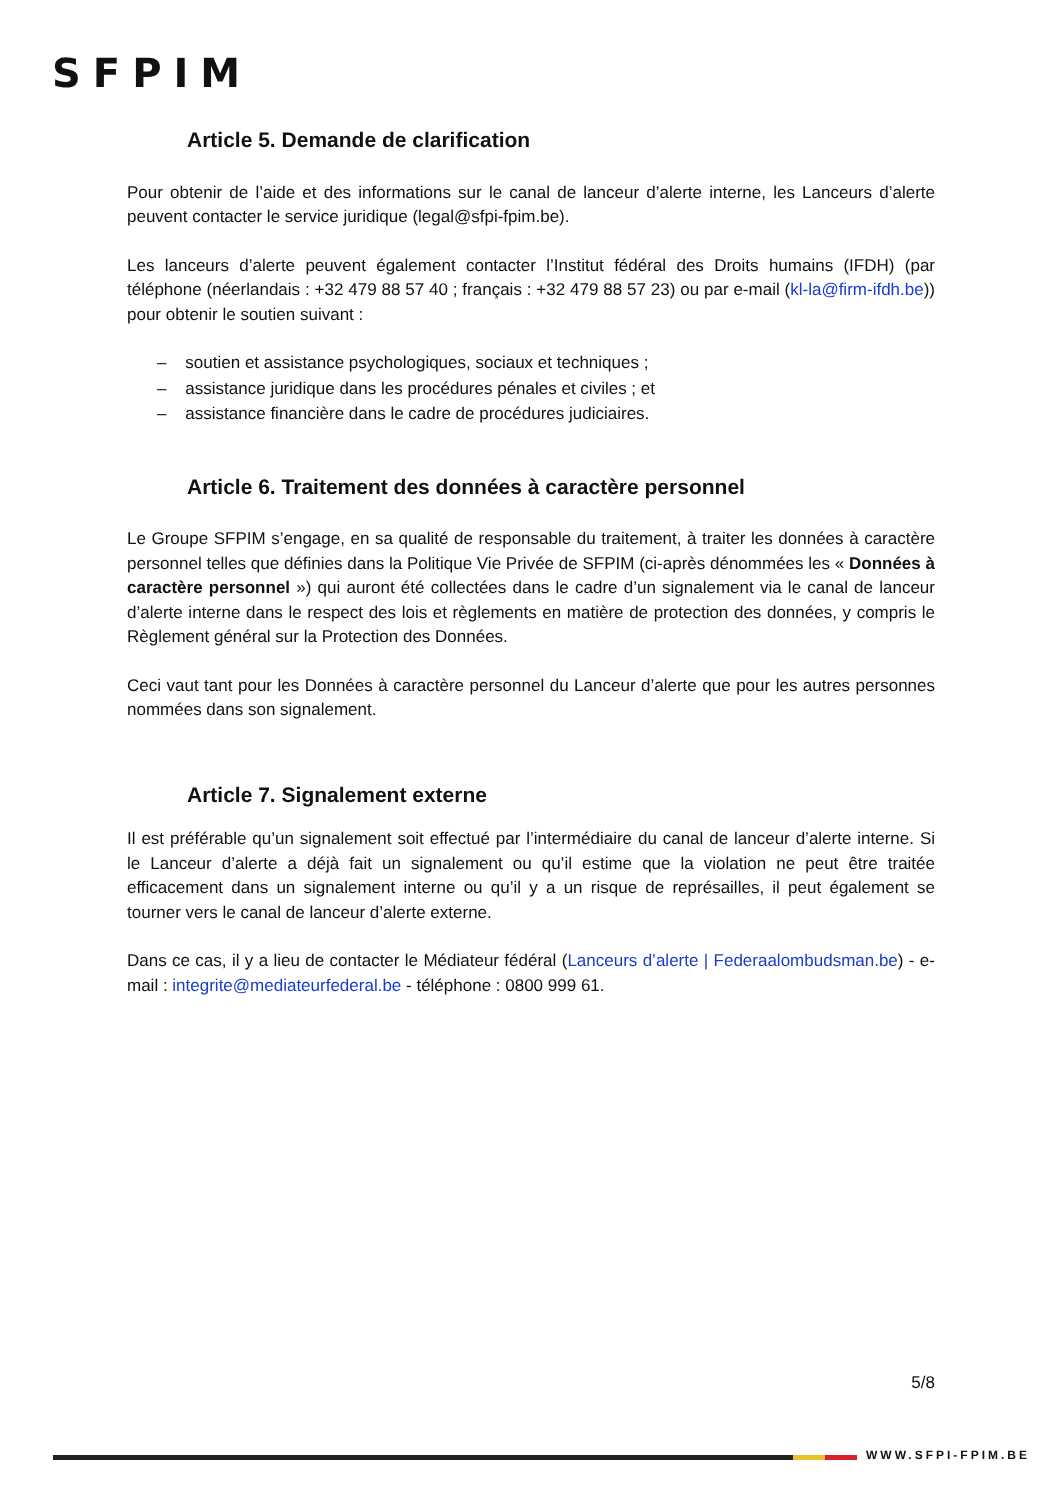SFPIM
Article 5. Demande de clarification
Pour obtenir de l’aide et des informations sur le canal de lanceur d’alerte interne, les Lanceurs d’alerte peuvent contacter le service juridique (legal@sfpi-fpim.be).
Les lanceurs d’alerte peuvent également contacter l’Institut fédéral des Droits humains (IFDH) (par téléphone (néerlandais : +32 479 88 57 40 ; français : +32 479 88 57 23) ou par e-mail (kl-la@firm-ifdh.be)) pour obtenir le soutien suivant :
– soutien et assistance psychologiques, sociaux et techniques ;
– assistance juridique dans les procédures pénales et civiles ; et
– assistance financière dans le cadre de procédures judiciaires.
Article 6. Traitement des données à caractère personnel
Le Groupe SFPIM s’engage, en sa qualité de responsable du traitement, à traiter les données à caractère personnel telles que définies dans la Politique Vie Privée de SFPIM (ci-après dénommées les « Données à caractère personnel ») qui auront été collectées dans le cadre d’un signalement via le canal de lanceur d’alerte interne dans le respect des lois et règlements en matière de protection des données, y compris le Règlement général sur la Protection des Données.
Ceci vaut tant pour les Données à caractère personnel du Lanceur d’alerte que pour les autres personnes nommées dans son signalement.
Article 7. Signalement externe
Il est préférable qu’un signalement soit effectué par l’intermédiaire du canal de lanceur d’alerte interne. Si le Lanceur d’alerte a déjà fait un signalement ou qu’il estime que la violation ne peut être traitée efficacement dans un signalement interne ou qu’il y a un risque de représailles, il peut également se tourner vers le canal de lanceur d’alerte externe.
Dans ce cas, il y a lieu de contacter le Médiateur fédéral (Lanceurs d’alerte | Federaalombudsman.be) - e-mail : integrite@mediateurfederal.be - téléphone : 0800 999 61.
5/8
WWW.SFPI-FPIM.BE